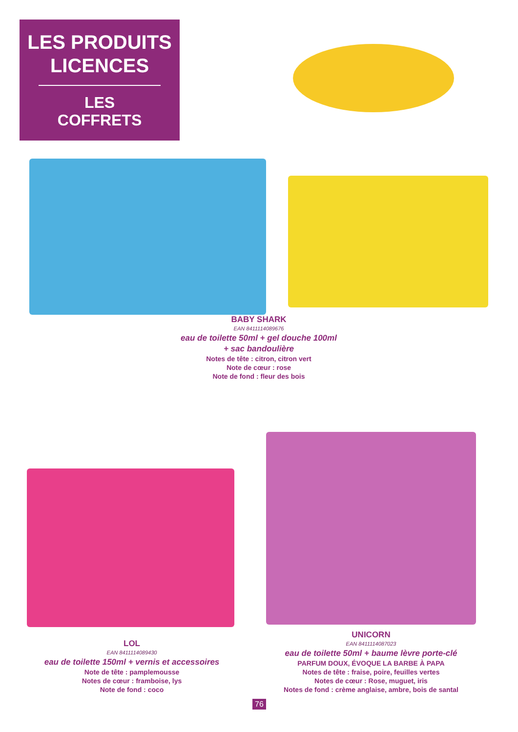LES PRODUITS
LICENCES
LES
COFFRETS
BABY SHARK
EAN 8411114089676
eau de toilette 50ml + gel douche 100ml
+ sac bandoulière
Notes de tête : citron, citron vert
Note de cœur : rose
Note de fond : fleur des bois
LOL
EAN 8411114089430
eau de toilette 150ml + vernis et accessoires
Note de tête : pamplemousse
Notes de cœur : framboise, lys
Note de fond : coco
UNICORN
EAN 8411114087023
eau de toilette 50ml + baume lèvre porte-clé
PARFUM DOUX, ÉVOQUE LA BARBE À PAPA
Notes de tête : fraise, poire, feuilles vertes
Notes de cœur : Rose, muguet, iris
Notes de fond : crème anglaise, ambre, bois de santal
76